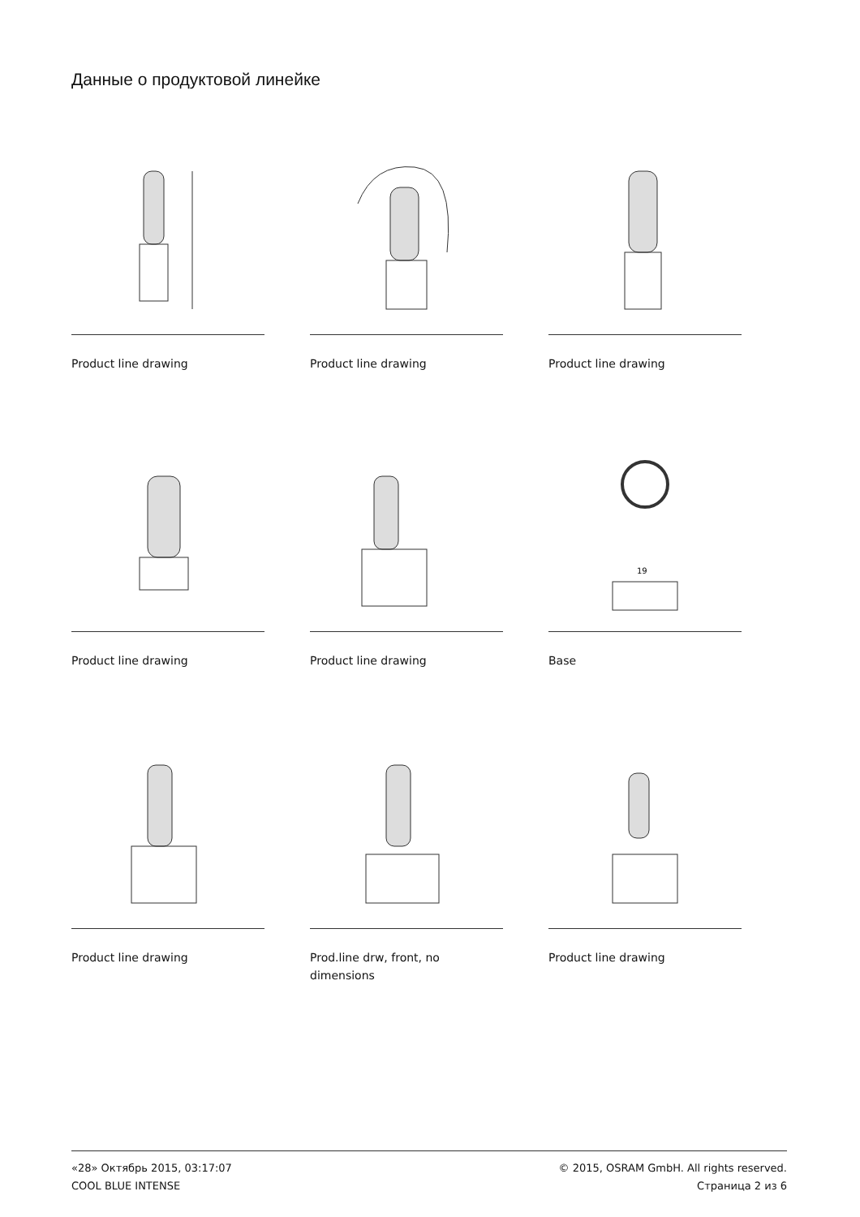Данные о продуктовой линейке
Product line drawing
Product line drawing
Product line drawing
Product line drawing
Product line drawing
19
Base
Product line drawing
Prod.line drw, front, no dimensions
Product line drawing
«28» Октябрь 2015, 03:17:07
COOL BLUE INTENSE
© 2015, OSRAM GmbH. All rights reserved.
Страница 2 из 6